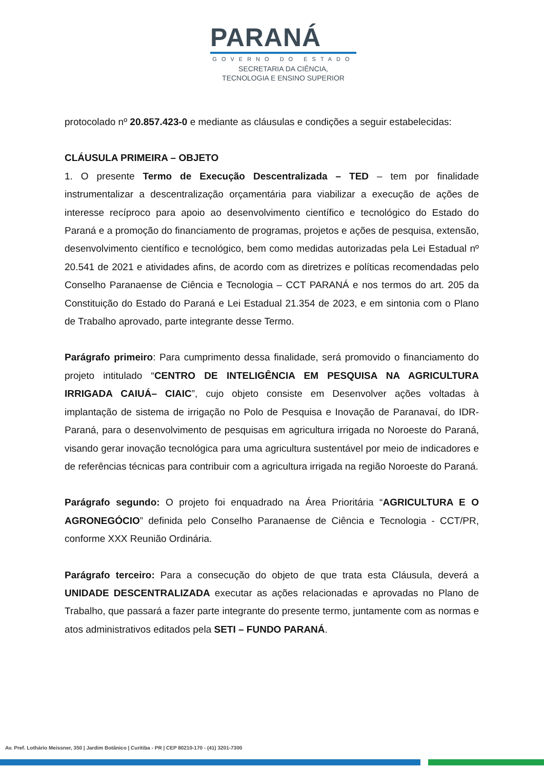PARANÁ
GOVERNO DO ESTADO
SECRETARIA DA CIÊNCIA,
TECNOLOGIA E ENSINO SUPERIOR
protocolado nº 20.857.423-0 e mediante as cláusulas e condições a seguir estabelecidas:
CLÁUSULA PRIMEIRA – OBJETO
1. O presente Termo de Execução Descentralizada – TED – tem por finalidade instrumentalizar a descentralização orçamentária para viabilizar a execução de ações de interesse recíproco para apoio ao desenvolvimento científico e tecnológico do Estado do Paraná e a promoção do financiamento de programas, projetos e ações de pesquisa, extensão, desenvolvimento científico e tecnológico, bem como medidas autorizadas pela Lei Estadual nº 20.541 de 2021 e atividades afins, de acordo com as diretrizes e políticas recomendadas pelo Conselho Paranaense de Ciência e Tecnologia – CCT PARANÁ e nos termos do art. 205 da Constituição do Estado do Paraná e Lei Estadual 21.354 de 2023, e em sintonia com o Plano de Trabalho aprovado, parte integrante desse Termo.
Parágrafo primeiro: Para cumprimento dessa finalidade, será promovido o financiamento do projeto intitulado “CENTRO DE INTELIGÊNCIA EM PESQUISA NA AGRICULTURA IRRIGADA CAIUÁ– CIAIC”, cujo objeto consiste em Desenvolver ações voltadas à implantação de sistema de irrigação no Polo de Pesquisa e Inovação de Paranavaí, do IDR-Paraná, para o desenvolvimento de pesquisas em agricultura irrigada no Noroeste do Paraná, visando gerar inovação tecnológica para uma agricultura sustentável por meio de indicadores e de referências técnicas para contribuir com a agricultura irrigada na região Noroeste do Paraná.
Parágrafo segundo: O projeto foi enquadrado na Área Prioritária “AGRICULTURA E O AGRONEGÓCIO” definida pelo Conselho Paranaense de Ciência e Tecnologia - CCT/PR, conforme XXX Reunião Ordinária.
Parágrafo terceiro: Para a consecução do objeto de que trata esta Cláusula, deverá a UNIDADE DESCENTRALIZADA executar as ações relacionadas e aprovadas no Plano de Trabalho, que passará a fazer parte integrante do presente termo, juntamente com as normas e atos administrativos editados pela SETI – FUNDO PARANÁ.
Av. Pref. Lothário Meissner, 350 | Jardim Botânico | Curitiba - PR | CEP 80210-170 - (41) 3201-7300